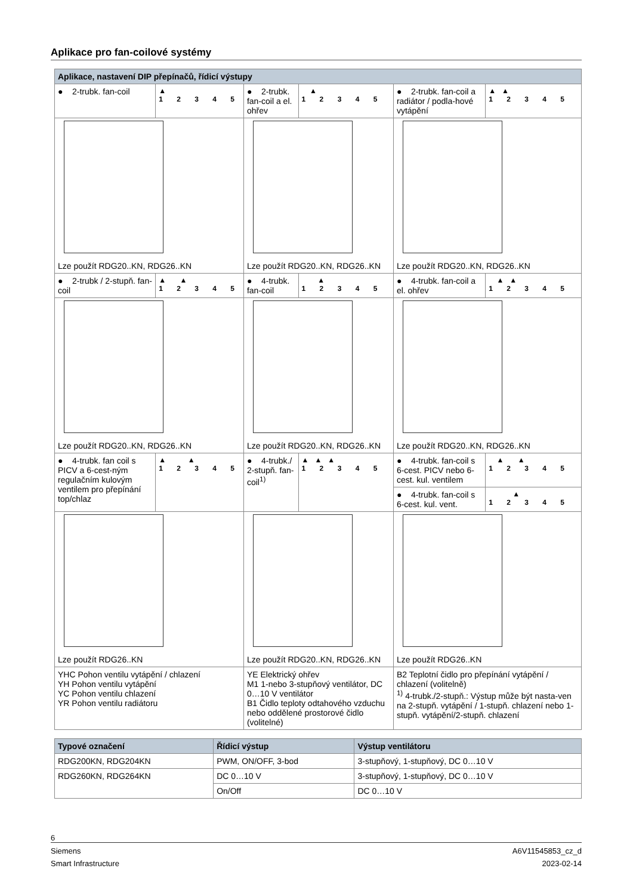Aplikace pro fan-coilové systémy
| Aplikace, nastavení DIP přepínačů, řídicí výstupy | | | | | |
| --- | --- | --- | --- | --- | --- |
| ● 2-trubk. fan-coil | ▲ 1 2 3 4 5 | ● 2-trubk. fan-coil a el. ohřev | ▲ 1 2 3 4 5 | ● 2-trubk. fan-coil a radiátor / podla-hové vytápění | ▲▲ 1 2 3 4 5 |
| Lze použít RDG20..KN, RDG26..KN | | Lze použít RDG20..KN, RDG26..KN | | Lze použít RDG20..KN, RDG26..KN | |
| ● 2-trubk / 2-stupň. fan-coil | ▲ ▲ 1 2 3 4 5 | ● 4-trubk. fan-coil | ▲ 1 2 3 4 5 | ● 4-trubk. fan-coil a el. ohřev | ▲▲ 1 2 3 4 5 |
| Lze použít RDG20..KN, RDG26..KN | | Lze použít RDG20..KN, RDG26..KN | | Lze použít RDG20..KN, RDG26..KN | |
| ● 4-trubk. fan coil s PICV a 6-cest-ným regulačním kulovým ventilem pro přepínání top/chlaz | ▲ ▲ 1 2 3 4 5 | ● 4-trubk./ 2-stupň. fan-coil<sup>1)</sup> | ▲▲▲ 1 2 3 4 5 | ● 4-trubk. fan-coil s 6-cest. PICV nebo 6-cest. kul. ventilem | ▲ ▲ 1 2 3 4 5 |
| | | | | ● 4-trubk. fan-coil s 6-cest. kul. vent. | ▲ 1 2 3 4 5 |
| Lze použít RDG26..KN | | Lze použít RDG20..KN, RDG26..KN | | Lze použít RDG26..KN | |
| YHC Pohon ventilu vytápění / chlazení YH Pohon ventilu vytápění YC Pohon ventilu chlazení YR Pohon ventilu radiátoru | | YE Elektrický ohřev M1 1-nebo 3-stupňový ventilátor, DC 0…10 V ventilátor B1 Čidlo teploty odtahového vzduchu nebo oddělené prostorové čidlo (volitelné) | | B2 Teplotní čidlo pro přepínání vytápění / chlazení (volitelně) <sup>1)</sup> 4-trubk./2-stupň.: Výstup může být nasta-ven na 2-stupň. vytápění / 1-stupň. chlazení nebo 1-stupň. vytápění/2-stupň. chlazení | |
| Typové označení | Řídicí výstup | Výstup ventilátoru |
| --- | --- | --- |
| RDG200KN, RDG204KN | PWM, ON/OFF, 3-bod | 3-stupňový, 1-stupňový, DC 0…10 V |
| RDG260KN, RDG264KN | DC 0…10 V | 3-stupňový, 1-stupňový, DC 0…10 V |
| | On/Off | DC 0…10 V |
6
Siemens A6V11545853_cz_d
Smart Infrastructure 2023-02-14